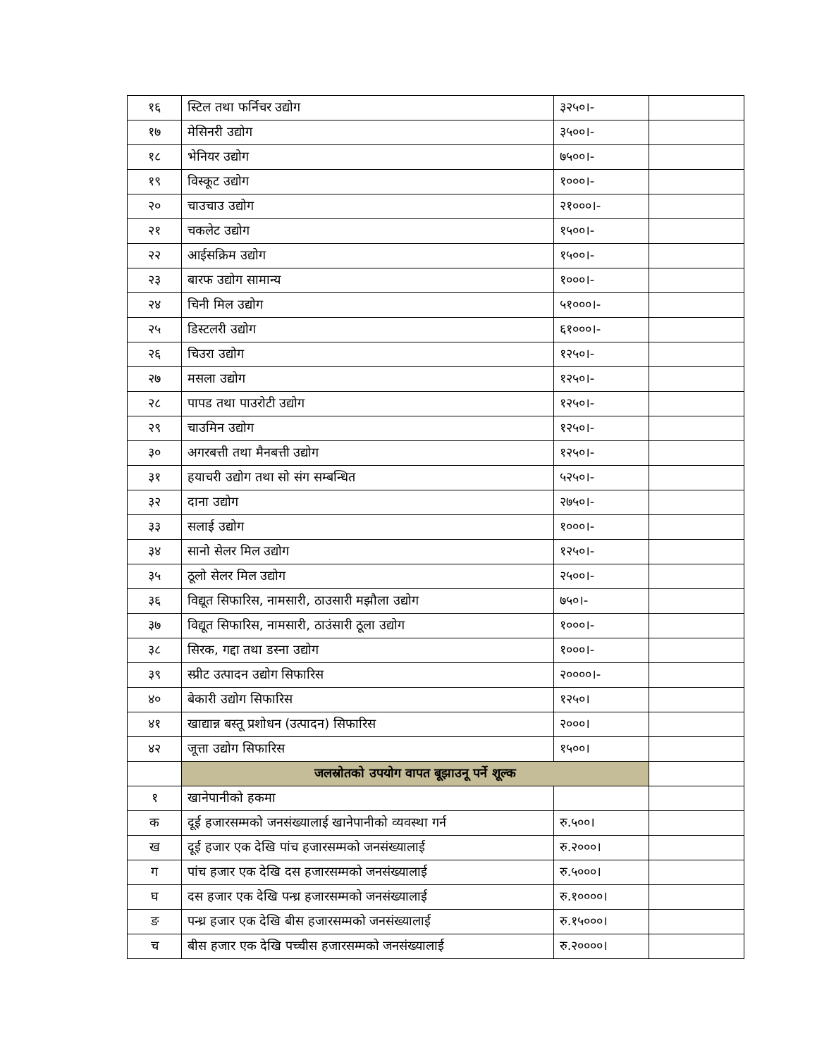| १६ | स्टिल तथा फर्निचर उद्योग | ३२५०।- | |
| १७ | मेसिनरी उद्योग | ३५००।- | |
| १८ | भेनियर उद्योग | ७५००।- | |
| १९ | विस्कूट उद्योग | १०००।- | |
| २० | चाउचाउ उद्योग | २१०००।- | |
| २१ | चकलेट उद्योग | १५००।- | |
| २२ | आईसक्रिम उद्योग | १५००।- | |
| २३ | बारफ उद्योग सामान्य | १०००।- | |
| २४ | चिनी मिल उद्योग | ५१०००।- | |
| २५ | डिस्टलरी उद्योग | ६१०००।- | |
| २६ | चिउरा उद्योग | १२५०।- | |
| २७ | मसला उद्योग | १२५०।- | |
| २८ | पापड तथा पाउरोटी उद्योग | १२५०।- | |
| २९ | चाउमिन उद्योग | १२५०।- | |
| ३० | अगरबत्ती तथा मैनबत्ती उद्योग | १२५०।- | |
| ३१ | हयाचरी उद्योग तथा सो संग सम्बन्धित | ५२५०।- | |
| ३२ | दाना उद्योग | २७५०।- | |
| ३३ | सलाई उद्योग | १०००।- | |
| ३४ | सानो सेलर मिल उद्योग | १२५०।- | |
| ३५ | ठूलो सेलर मिल उद्योग | २५००।- | |
| ३६ | विद्यूत सिफारिस, नामसारी, ठाउसारी मझौला उद्योग | ७५०।- | |
| ३७ | विद्यूत सिफारिस, नामसारी, ठाउंसारी ठूला उद्योग | १०००।- | |
| ३८ | सिरक, गद्दा तथा डस्ना उद्योग | १०००।- | |
| ३९ | स्प्रीट उत्पादन उद्योग सिफारिस | २००००।- | |
| ४० | बेकारी उद्योग सिफारिस | १२५०। | |
| ४१ | खाद्यान्न बस्तू प्रशोधन (उत्पादन) सिफारिस | २०००। | |
| ४२ | जूत्ता उद्योग सिफारिस | १५००। | |
| | जलस्रोतको उपयोग वापत बूझाउनू पर्ने शूल्क | | |
| १ | खानेपानीको हकमा | | |
| क | दूई हजारसम्मको जनसंख्यालाई खानेपानीको व्यवस्था गर्न | रु.५००। | |
| ख | दूई हजार एक देखि पांच हजारसम्मको जनसंख्यालाई | रु.२०००। | |
| ग | पांच हजार एक देखि दस हजारसम्मको जनसंख्यालाई | रु.५०००। | |
| घ | दस हजार एक देखि पन्ध्र हजारसम्मको जनसंख्यालाई | रु.१००००। | |
| ङ | पन्ध्र हजार एक देखि बीस हजारसम्मको जनसंख्यालाई | रु.१५०००। | |
| च | बीस हजार एक देखि पच्चीस हजारसम्मको जनसंख्यालाई | रु.२००००। | |